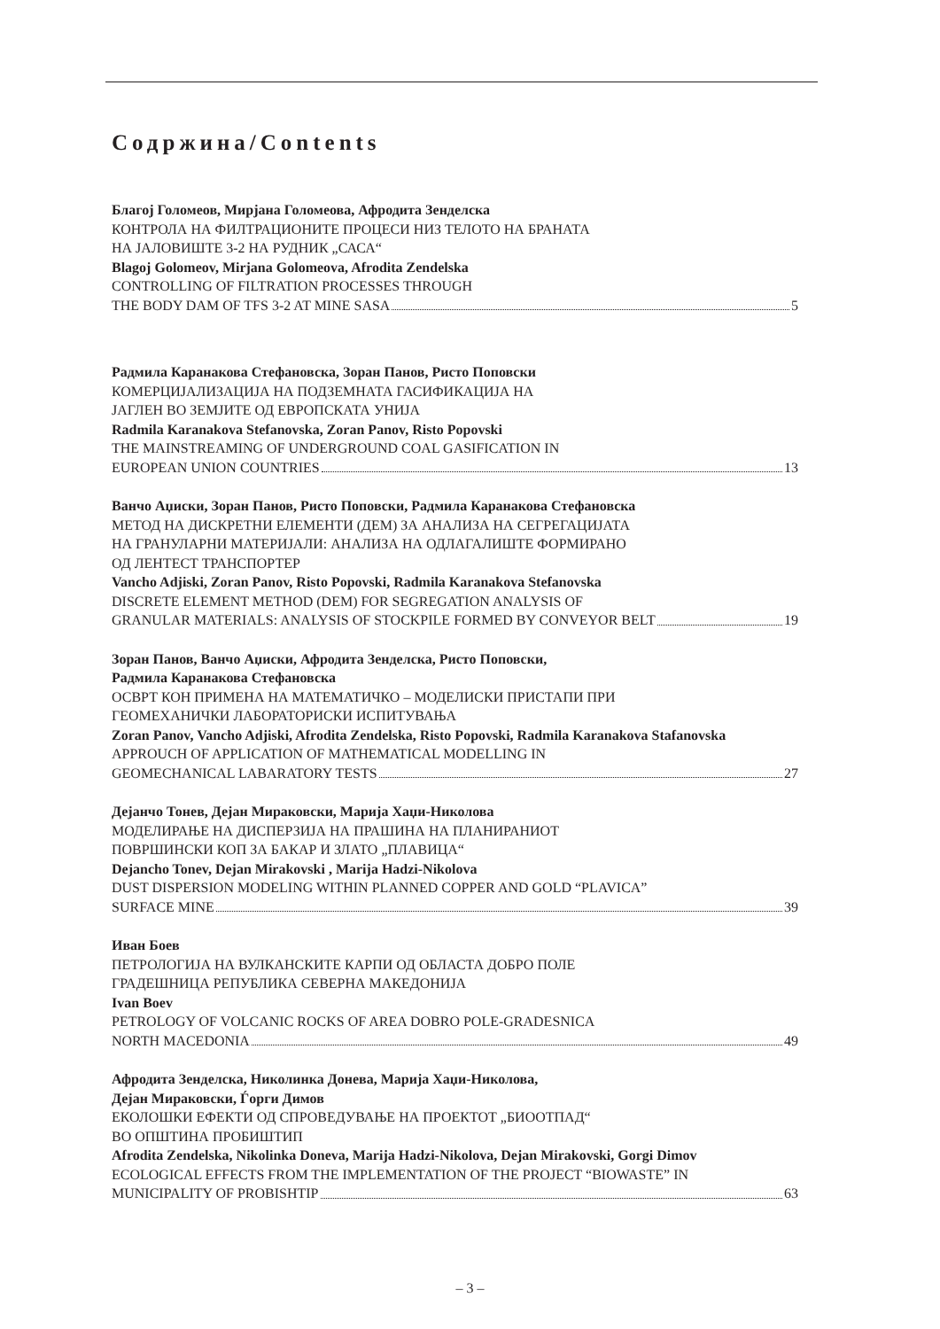Содржина/Contents
Благој Голомеов, Мирјана Голомеова, Афродита Зенделска
КОНТРОЛА НА ФИЛТРАЦИОНИТЕ ПРОЦЕСИ НИЗ ТЕЛОТО НА БРАНАТА
НА ЈАЛОВИШТЕ 3-2 НА РУДНИК „САСА“
Blagoj Golomeov, Mirjana Golomeova, Afrodita Zendelska
CONTROLLING OF FILTRATION PROCESSES THROUGH
THE BODY DAM OF TFS 3-2 AT MINE SASA 5
Радмила Каранакова Стефановска, Зоран Панов, Ристо Поповски
КОМЕРЦИЈАЛИЗАЦИЈА НА ПОДЗЕМНАТА ГАСИФИКАЦИЈА НА
ЈАГЛЕН ВО ЗЕМЈИТЕ ОД ЕВРОПСКАТА УНИЈА
Radmila Karanakova Stefanovska, Zoran Panov, Risto Popovski
THE MAINSTREAMING OF UNDERGROUND COAL GASIFICATION IN
EUROPEAN UNION COUNTRIES 13
Ванчо Аџиски, Зоран Панов, Ристо Поповски, Радмила Каранакова Стефановска
МЕТОД НА ДИСКРЕТНИ ЕЛЕМЕНТИ (ДЕМ) ЗА АНАЛИЗА НА СЕГРЕГАЦИЈАТА
НА ГРАНУЛАРНИ МАТЕРИЈАЛИ: АНАЛИЗА НА ОДЛАГАЛИШТЕ ФОРМИРАНО
ОД ЛЕНТЕСТ ТРАНСПОРТЕР
Vancho Adjiski, Zoran Panov, Risto Popovski, Radmila Karanakova Stefanovska
DISCRETE ELEMENT METHOD (DEM) FOR SEGREGATION ANALYSIS OF
GRANULAR MATERIALS: ANALYSIS OF STOCKPILE FORMED BY CONVEYOR BELT 19
Зоран Панов, Ванчо Аџиски, Афродита Зенделска, Ристо Поповски,
Радмила Каранакова Стефановска
ОСВРТ КОН ПРИМЕНА НА МАТЕМАТИЧКО – МОДЕЛИСКИ ПРИСТАПИ ПРИ
ГЕОМЕХАНИЧКИ ЛАБОРАТОРИСКИ ИСПИТУВАЊА
Zoran Panov, Vancho Adjiski, Afrodita Zendelska, Risto Popovski, Radmila Karanakova Stafanovska
APPROUCH OF APPLICATION OF MATHEMATICAL MODELLING IN
GEOMECHANICAL LABARATORY TESTS 27
Дејанчо Тонев, Дејан Мираковски, Марија Хаџи-Николова
МОДЕЛИРАЊЕ НА ДИСПЕРЗИЈА НА ПРАШИНА НА ПЛАНИРАНИОТ
ПОВРШИНСКИ КОП ЗА БАКАР И ЗЛАТО „ПЛАВИЦА“
Dejancho Tonev, Dejan Mirakovski , Marija Hadzi-Nikolova
DUST DISPERSION MODELING WITHIN PLANNED COPPER AND GOLD “PLAVICA”
SURFACE MINE 39
Иван Боев
ПЕТРОЛОГИЈА НА ВУЛКАНСКИТЕ КАРПИ ОД ОБЛАСТА ДОБРО ПОЛЕ
ГРАДЕШНИЦА РЕПУБЛИКА СЕВЕРНА МАКЕДОНИЈА
Ivan Boev
PETROLOGY OF VOLCANIC ROCKS OF AREA DOBRO POLE-GRADESNICA
NORTH MACEDONIA 49
Афродита Зенделска, Николинка Донева, Марија Хаџи-Николова,
Дејан Мираковски, Ѓорги Димов
ЕКОЛОШКИ ЕФЕКТИ ОД СПРОВЕДУВАЊЕ НА ПРОЕКТОТ „БИООТПАД“
ВО ОПШТИНА ПРОБИШТИП
Afrodita Zendelska, Nikolinka Doneva, Marija Hadzi-Nikolova, Dejan Mirakovski, Gorgi Dimov
ECOLOGICAL EFFECTS FROM THE IMPLEMENTATION OF THE PROJECT “BIOWASTE” IN
MUNICIPALITY OF PROBISHTIP 63
– 3 –